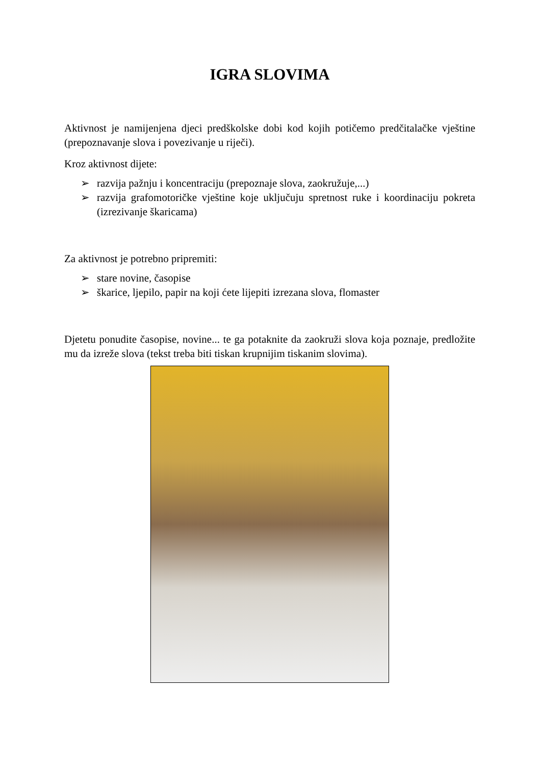IGRA SLOVIMA
Aktivnost je namijenjena djeci predškolske dobi kod kojih potičemo predčitalačke vještine (prepoznavanje slova i povezivanje u riječi).
Kroz aktivnost dijete:
➢ razvija pažnju i koncentraciju (prepoznaje slova, zaokružuje,...)
➢ razvija grafomotoričke vještine koje uključuju spretnost ruke i koordinaciju pokreta (izrezivanje škaricama)
Za aktivnost je potrebno pripremiti:
➢ stare novine, časopise
➢ škarice, ljepilo, papir na koji ćete lijepiti izrezana slova, flomaster
Djetetu ponudite časopise, novine... te ga potaknite da zaokruži slova koja poznaje, predložite mu da izreže slova (tekst treba biti tiskan krupnijim tiskanim slovima).